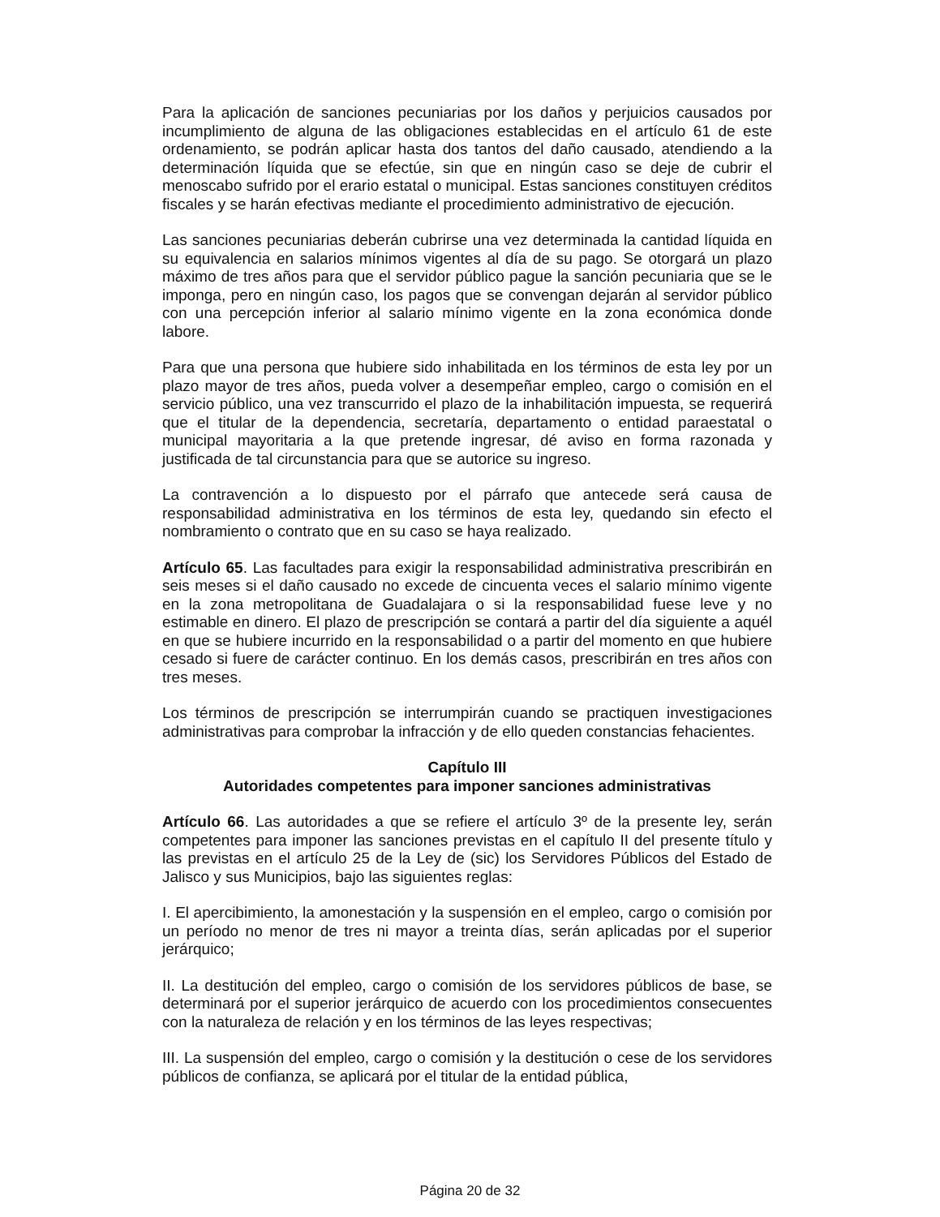Para la aplicación de sanciones pecuniarias por los daños y perjuicios causados por incumplimiento de alguna de las obligaciones establecidas en el artículo 61 de este ordenamiento, se podrán aplicar hasta dos tantos del daño causado, atendiendo a la determinación líquida que se efectúe, sin que en ningún caso se deje de cubrir el menoscabo sufrido por el erario estatal o municipal. Estas sanciones constituyen créditos fiscales y se harán efectivas mediante el procedimiento administrativo de ejecución.
Las sanciones pecuniarias deberán cubrirse una vez determinada la cantidad líquida en su equivalencia en salarios mínimos vigentes al día de su pago. Se otorgará un plazo máximo de tres años para que el servidor público pague la sanción pecuniaria que se le imponga, pero en ningún caso, los pagos que se convengan dejarán al servidor público con una percepción inferior al salario mínimo vigente en la zona económica donde labore.
Para que una persona que hubiere sido inhabilitada en los términos de esta ley por un plazo mayor de tres años, pueda volver a desempeñar empleo, cargo o comisión en el servicio público, una vez transcurrido el plazo de la inhabilitación impuesta, se requerirá que el titular de la dependencia, secretaría, departamento o entidad paraestatal o municipal mayoritaria a la que pretende ingresar, dé aviso en forma razonada y justificada de tal circunstancia para que se autorice su ingreso.
La contravención a lo dispuesto por el párrafo que antecede será causa de responsabilidad administrativa en los términos de esta ley, quedando sin efecto el nombramiento o contrato que en su caso se haya realizado.
Artículo 65. Las facultades para exigir la responsabilidad administrativa prescribirán en seis meses si el daño causado no excede de cincuenta veces el salario mínimo vigente en la zona metropolitana de Guadalajara o si la responsabilidad fuese leve y no estimable en dinero. El plazo de prescripción se contará a partir del día siguiente a aquél en que se hubiere incurrido en la responsabilidad o a partir del momento en que hubiere cesado si fuere de carácter continuo. En los demás casos, prescribirán en tres años con tres meses.
Los términos de prescripción se interrumpirán cuando se practiquen investigaciones administrativas para comprobar la infracción y de ello queden constancias fehacientes.
Capítulo III
Autoridades competentes para imponer sanciones administrativas
Artículo 66. Las autoridades a que se refiere el artículo 3º de la presente ley, serán competentes para imponer las sanciones previstas en el capítulo II del presente título y las previstas en el artículo 25 de la Ley de (sic) los Servidores Públicos del Estado de Jalisco y sus Municipios, bajo las siguientes reglas:
I. El apercibimiento, la amonestación y la suspensión en el empleo, cargo o comisión por un período no menor de tres ni mayor a treinta días, serán aplicadas por el superior jerárquico;
II. La destitución del empleo, cargo o comisión de los servidores públicos de base, se determinará por el superior jerárquico de acuerdo con los procedimientos consecuentes con la naturaleza de relación y en los términos de las leyes respectivas;
III. La suspensión del empleo, cargo o comisión y la destitución o cese de los servidores públicos de confianza, se aplicará por el titular de la entidad pública,
Página 20 de 32